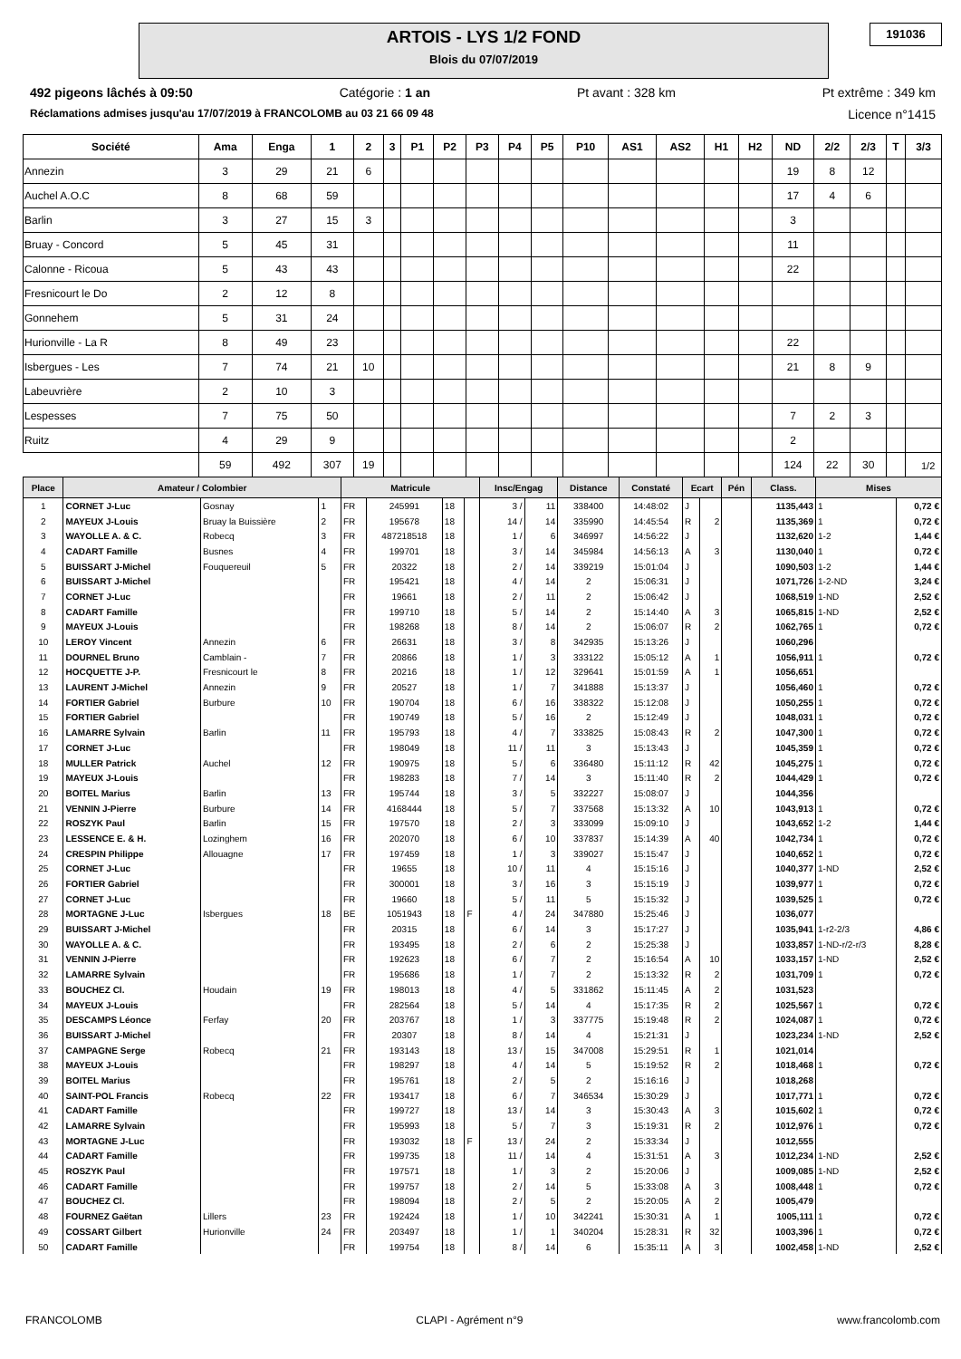ARTOIS - LYS 1/2 FOND
Blois du 07/07/2019
191036
492 pigeons lâchés à 09:50 Catégorie : 1 an Pt avant : 328 km Pt extrême : 349 km
Réclamations admises jusqu'au 17/07/2019 à FRANCOLOMB au 03 21 66 09 48 Licence n°1415
| Société | Ama | Enga | 1 | 2 | 3 | P1 | P2 | P3 | P4 | P5 | P10 | AS1 | AS2 | H1 | H2 | ND | 2/2 | 2/3 | T | 3/3 |
| --- | --- | --- | --- | --- | --- | --- | --- | --- | --- | --- | --- | --- | --- | --- | --- | --- | --- | --- | --- | --- |
| Annezin | 3 | 29 | 21 | 6 | | | | | | | | | | | | 19 | 8 | 12 | | |
| Auchel A.O.C | 8 | 68 | 59 | | | | | | | | | | | | | 17 | 4 | 6 | | |
| Barlin | 3 | 27 | 15 | 3 | | | | | | | | | | | | 3 | | | | |
| Bruay - Concord | 5 | 45 | 31 | | | | | | | | | | | | | 11 | | | | |
| Calonne - Ricoua | 5 | 43 | 43 | | | | | | | | | | | | | 22 | | | | |
| Fresnicourt le Do | 2 | 12 | 8 | | | | | | | | | | | | | | | | | |
| Gonnehem | 5 | 31 | 24 | | | | | | | | | | | | | | | | | |
| Hurionville - La R | 8 | 49 | 23 | | | | | | | | | | | | | 22 | | | | |
| Isbergues - Les | 7 | 74 | 21 | 10 | | | | | | | | | | | | 21 | 8 | 9 | | |
| Labeuvrière | 2 | 10 | 3 | | | | | | | | | | | | | | | | | |
| Lespesses | 7 | 75 | 50 | | | | | | | | | | | | | 7 | 2 | 3 | | |
| Ruitz | 4 | 29 | 9 | | | | | | | | | | | | | 2 | | | | |
| | 59 | 492 | 307 | 19 | | | | | | | | | | | | 124 | 22 | 30 | | |
1/2
| Place | Amateur / Colombier | | | Matricule | | | | Insc/Engag | | Distance | Constaté | Ecart | | Pén | Class. | Mises | |
| --- | --- | --- | --- | --- | --- | --- | --- | --- | --- | --- | --- | --- | --- | --- | --- | --- | --- |
| 1 | CORNET J-Luc | Gosnay | 1 | FR | 245991 | 18 | | 3 / | 11 | 338400 | 14:48:02 | J | | | 1135,443 | 1 | 0,72 € |
| 2 | MAYEUX J-Louis | Bruay la Buissière | 2 | FR | 195678 | 18 | | 14 / | 14 | 335990 | 14:45:54 | R | 2 | | 1135,369 | 1 | 0,72 € |
| 3 | WAYOLLE A. & C. | Robecq | 3 | FR | 487218518 | 18 | | 1 / | 6 | 346997 | 14:56:22 | J | | | 1132,620 | 1-2 | 1,44 € |
| 4 | CADART Famille | Busnes | 4 | FR | 199701 | 18 | | 3 / | 14 | 345984 | 14:56:13 | A | 3 | | 1130,040 | 1 | 0,72 € |
| 5 | BUISSART J-Michel | Fouquereuil | 5 | FR | 20322 | 18 | | 2 / | 14 | 339219 | 15:01:04 | J | | | 1090,503 | 1-2 | 1,44 € |
| 6 | BUISSART J-Michel | | | FR | 195421 | 18 | | 4 / | 14 | 2 | 15:06:31 | J | | | 1071,726 | 1-2-ND | 3,24 € |
| 7 | CORNET J-Luc | | | FR | 19661 | 18 | | 2 / | 11 | 2 | 15:06:42 | J | | | 1068,519 | 1-ND | 2,52 € |
| 8 | CADART Famille | | | FR | 199710 | 18 | | 5 / | 14 | 2 | 15:14:40 | A | 3 | | 1065,815 | 1-ND | 2,52 € |
| 9 | MAYEUX J-Louis | | | FR | 198268 | 18 | | 8 / | 14 | 2 | 15:06:07 | R | 2 | | 1062,765 | 1 | 0,72 € |
| 10 | LEROY Vincent | Annezin | 6 | FR | 26631 | 18 | | 3 / | 8 | 342935 | 15:13:26 | J | | | 1060,296 | | |
| 11 | DOURNEL Bruno | Camblain - | 7 | FR | 20866 | 18 | | 1 / | 3 | 333122 | 15:05:12 | A | 1 | | 1056,911 | 1 | 0,72 € |
| 12 | HOCQUETTE J-P. | Fresnicourt le | 8 | FR | 20216 | 18 | | 1 / | 12 | 329641 | 15:01:59 | A | 1 | | 1056,651 | | |
| 13 | LAURENT J-Michel | Annezin | 9 | FR | 20527 | 18 | | 1 / | 7 | 341888 | 15:13:37 | J | | | 1056,460 | 1 | 0,72 € |
| 14 | FORTIER Gabriel | Burbure | 10 | FR | 190704 | 18 | | 6 / | 16 | 338322 | 15:12:08 | J | | | 1050,255 | 1 | 0,72 € |
| 15 | FORTIER Gabriel | | | FR | 190749 | 18 | | 5 / | 16 | 2 | 15:12:49 | J | | | 1048,031 | 1 | 0,72 € |
| 16 | LAMARRE Sylvain | Barlin | 11 | FR | 195793 | 18 | | 4 / | 7 | 333825 | 15:08:43 | R | 2 | | 1047,300 | 1 | 0,72 € |
| 17 | CORNET J-Luc | | | FR | 198049 | 18 | | 11 / | 11 | 3 | 15:13:43 | J | | | 1045,359 | 1 | 0,72 € |
| 18 | MULLER Patrick | Auchel | 12 | FR | 190975 | 18 | | 5 / | 6 | 336480 | 15:11:12 | R | 42 | | 1045,275 | 1 | 0,72 € |
| 19 | MAYEUX J-Louis | | | FR | 198283 | 18 | | 7 / | 14 | 3 | 15:11:40 | R | 2 | | 1044,429 | 1 | 0,72 € |
| 20 | BOITEL Marius | Barlin | 13 | FR | 195744 | 18 | | 3 / | 5 | 332227 | 15:08:07 | J | | | 1044,356 | | |
| 21 | VENNIN J-Pierre | Burbure | 14 | FR | 4168444 | 18 | | 5 / | 7 | 337568 | 15:13:32 | A | 10 | | 1043,913 | 1 | 0,72 € |
| 22 | ROSZYK Paul | Barlin | 15 | FR | 197570 | 18 | | 2 / | 3 | 333099 | 15:09:10 | J | | | 1043,652 | 1-2 | 1,44 € |
| 23 | LESSENCE E. & H. | Lozinghem | 16 | FR | 202070 | 18 | | 6 / | 10 | 337837 | 15:14:39 | A | 40 | | 1042,734 | 1 | 0,72 € |
| 24 | CRESPIN Philippe | Allouagne | 17 | FR | 197459 | 18 | | 1 / | 3 | 339027 | 15:15:47 | J | | | 1040,652 | 1 | 0,72 € |
| 25 | CORNET J-Luc | | | FR | 19655 | 18 | | 10 / | 11 | 4 | 15:15:16 | J | | | 1040,377 | 1-ND | 2,52 € |
| 26 | FORTIER Gabriel | | | FR | 300001 | 18 | | 3 / | 16 | 3 | 15:15:19 | J | | | 1039,977 | 1 | 0,72 € |
| 27 | CORNET J-Luc | | | FR | 19660 | 18 | | 5 / | 11 | 5 | 15:15:32 | J | | | 1039,525 | 1 | 0,72 € |
| 28 | MORTAGNE J-Luc | Isbergues | 18 | BE | 1051943 | 18 | F | 4 / | 24 | 347880 | 15:25:46 | J | | | 1036,077 | | |
| 29 | BUISSART J-Michel | | | FR | 20315 | 18 | | 6 / | 14 | 3 | 15:17:27 | J | | | 1035,941 | 1-r2-2/3 | 4,86 € |
| 30 | WAYOLLE A. & C. | | | FR | 193495 | 18 | | 2 / | 6 | 2 | 15:25:38 | J | | | 1033,857 | 1-ND-r/2-r/3 | 8,28 € |
| 31 | VENNIN J-Pierre | | | FR | 192623 | 18 | | 6 / | 7 | 2 | 15:16:54 | A | 10 | | 1033,157 | 1-ND | 2,52 € |
| 32 | LAMARRE Sylvain | | | FR | 195686 | 18 | | 1 / | 7 | 2 | 15:13:32 | R | 2 | | 1031,709 | 1 | 0,72 € |
| 33 | BOUCHEZ Cl. | Houdain | 19 | FR | 198013 | 18 | | 4 / | 5 | 331862 | 15:11:45 | A | 2 | | 1031,523 | | |
| 34 | MAYEUX J-Louis | | | FR | 282564 | 18 | | 5 / | 14 | 4 | 15:17:35 | R | 2 | | 1025,567 | 1 | 0,72 € |
| 35 | DESCAMPS Léonce | Ferfay | 20 | FR | 203767 | 18 | | 1 / | 3 | 337775 | 15:19:48 | R | 2 | | 1024,087 | 1 | 0,72 € |
| 36 | BUISSART J-Michel | | | FR | 20307 | 18 | | 8 / | 14 | 4 | 15:21:31 | J | | | 1023,234 | 1-ND | 2,52 € |
| 37 | CAMPAGNE Serge | Robecq | 21 | FR | 193143 | 18 | | 13 / | 15 | 347008 | 15:29:51 | R | 1 | | 1021,014 | | |
| 38 | MAYEUX J-Louis | | | FR | 198297 | 18 | | 4 / | 14 | 5 | 15:19:52 | R | 2 | | 1018,468 | 1 | 0,72 € |
| 39 | BOITEL Marius | | | FR | 195761 | 18 | | 2 / | 5 | 2 | 15:16:16 | J | | | 1018,268 | | |
| 40 | SAINT-POL Francis | Robecq | 22 | FR | 193417 | 18 | | 6 / | 7 | 346534 | 15:30:29 | J | | | 1017,771 | 1 | 0,72 € |
| 41 | CADART Famille | | | FR | 199727 | 18 | | 13 / | 14 | 3 | 15:30:43 | A | 3 | | 1015,602 | 1 | 0,72 € |
| 42 | LAMARRE Sylvain | | | FR | 195993 | 18 | | 5 / | 7 | 3 | 15:19:31 | R | 2 | | 1012,976 | 1 | 0,72 € |
| 43 | MORTAGNE J-Luc | | | FR | 193032 | 18 | F | 13 / | 24 | 2 | 15:33:34 | J | | | 1012,555 | | |
| 44 | CADART Famille | | | FR | 199735 | 18 | | 11 / | 14 | 4 | 15:31:51 | A | 3 | | 1012,234 | 1-ND | 2,52 € |
| 45 | ROSZYK Paul | | | FR | 197571 | 18 | | 1 / | 3 | 2 | 15:20:06 | J | | | 1009,085 | 1-ND | 2,52 € |
| 46 | CADART Famille | | | FR | 199757 | 18 | | 2 / | 14 | 5 | 15:33:08 | A | 3 | | 1008,448 | 1 | 0,72 € |
| 47 | BOUCHEZ Cl. | | | FR | 198094 | 18 | | 2 / | 5 | 2 | 15:20:05 | A | 2 | | 1005,479 | | |
| 48 | FOURNEZ Gaëtan | Lillers | 23 | FR | 192424 | 18 | | 1 / | 10 | 342241 | 15:30:31 | A | 1 | | 1005,111 | 1 | 0,72 € |
| 49 | COSSART Gilbert | Hurionville | 24 | FR | 203497 | 18 | | 1 / | 1 | 340204 | 15:28:31 | R | 32 | | 1003,396 | 1 | 0,72 € |
| 50 | CADART Famille | | | FR | 199754 | 18 | | 8 / | 14 | 6 | 15:35:11 | A | 3 | | 1002,458 | 1-ND | 2,52 € |
FRANCOLOMB CLAPI - Agrément n°9 www.francolomb.com